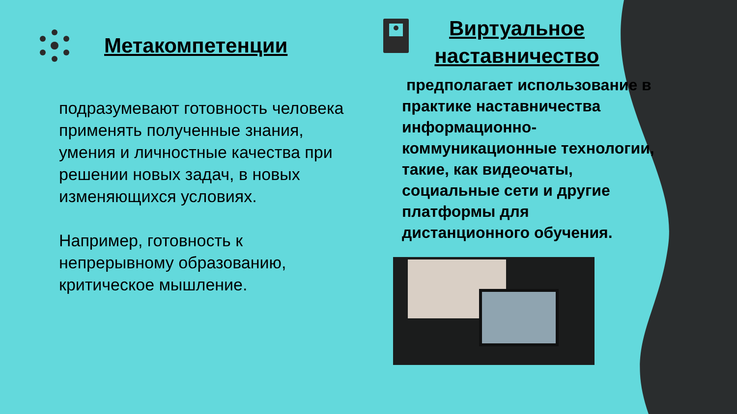Метакомпетенции
подразумевают готовность человека применять полученные знания, умения и личностные качества при решении новых задач, в новых изменяющихся условиях.
Например, готовность к непрерывному образованию, критическое мышление.
Виртуальное наставничество
предполагает использование в практике наставничества информационно-коммуникационные технологии, такие, как видеочаты, социальные сети и другие платформы для дистанционного обучения.